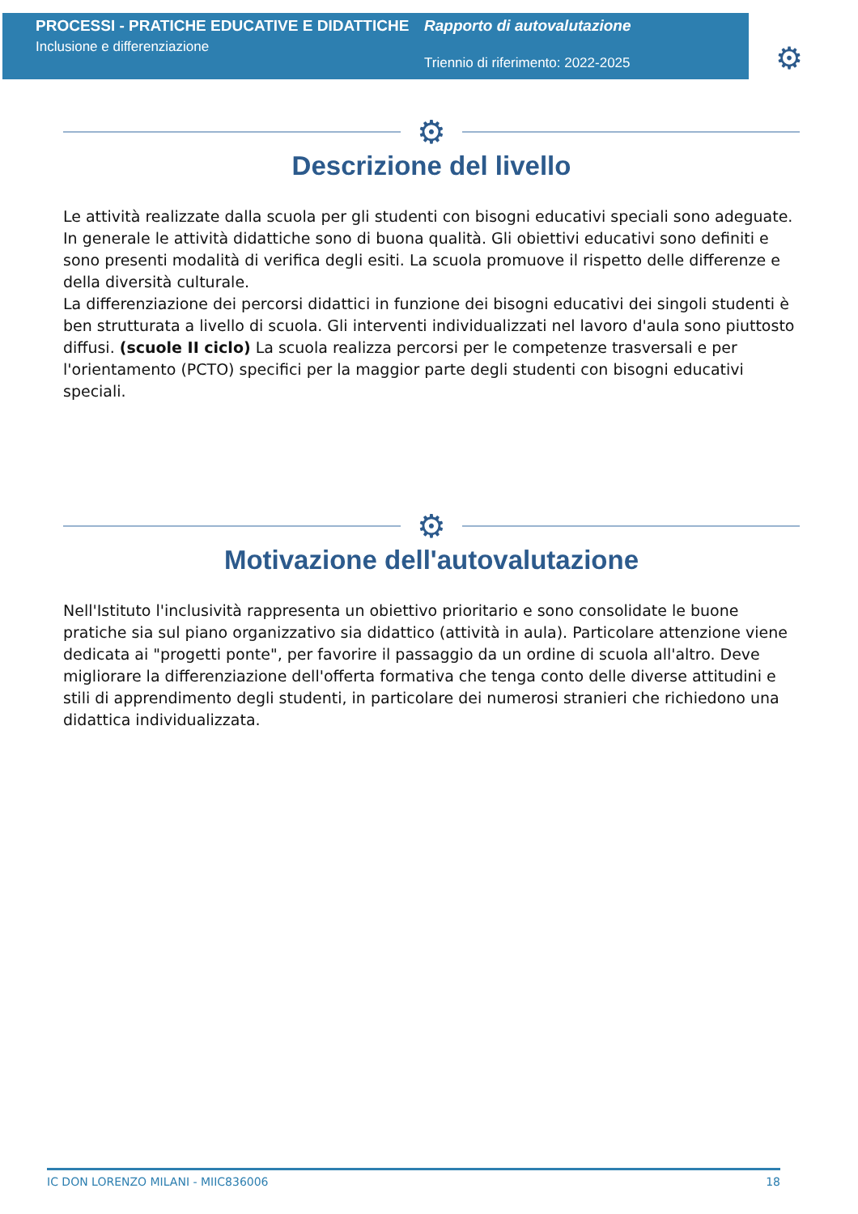PROCESSI - PRATICHE EDUCATIVE E DIDATTICHE
Inclusione e differenziazione
Rapporto di autovalutazione
Triennio di riferimento: 2022-2025
⚙
⚙
Descrizione del livello
Le attività realizzate dalla scuola per gli studenti con bisogni educativi speciali sono adeguate. In generale le attività didattiche sono di buona qualità. Gli obiettivi educativi sono definiti e sono presenti modalità di verifica degli esiti. La scuola promuove il rispetto delle differenze e della diversità culturale.
La differenziazione dei percorsi didattici in funzione dei bisogni educativi dei singoli studenti è ben strutturata a livello di scuola. Gli interventi individualizzati nel lavoro d'aula sono piuttosto diffusi. (scuole II ciclo) La scuola realizza percorsi per le competenze trasversali e per l'orientamento (PCTO) specifici per la maggior parte degli studenti con bisogni educativi speciali.
⚙
Motivazione dell'autovalutazione
Nell'Istituto l'inclusività rappresenta un obiettivo prioritario e sono consolidate le buone pratiche sia sul piano organizzativo sia didattico (attività in aula). Particolare attenzione viene dedicata ai "progetti ponte", per favorire il passaggio da un ordine di scuola all'altro. Deve migliorare la differenziazione dell'offerta formativa che tenga conto delle diverse attitudini e stili di apprendimento degli studenti, in particolare dei numerosi stranieri che richiedono una didattica individualizzata.
IC DON LORENZO MILANI - MIIC836006 18